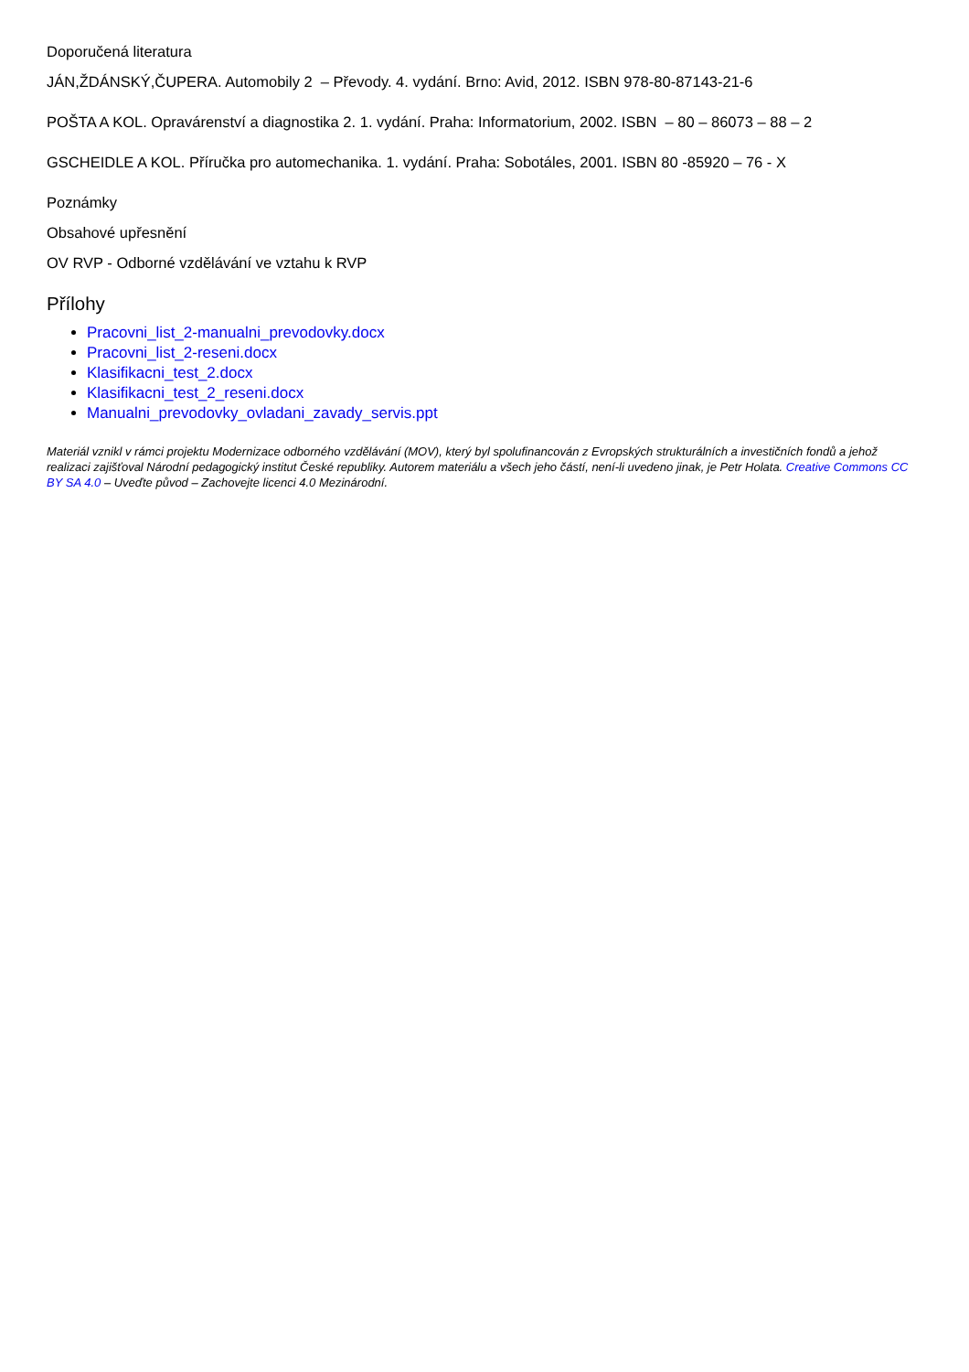Doporučená literatura
JÁN,ŽDÁNSKÝ,ČUPERA. Automobily 2 – Převody. 4. vydání. Brno: Avid, 2012. ISBN 978-80-87143-21-6
POŠTA A KOL. Opravárenství a diagnostika 2. 1. vydání. Praha: Informatorium, 2002. ISBN – 80 – 86073 – 88 – 2
GSCHEIDLE A KOL. Příručka pro automechanika. 1. vydání. Praha: Sobotáles, 2001. ISBN 80 -85920 – 76 - X
Poznámky
Obsahové upřesnění
OV RVP - Odborné vzdělávání ve vztahu k RVP
Přílohy
Pracovni_list_2-manualni_prevodovky.docx
Pracovni_list_2-reseni.docx
Klasifikacni_test_2.docx
Klasifikacni_test_2_reseni.docx
Manualni_prevodovky_ovladani_zavady_servis.ppt
Materiál vznikl v rámci projektu Modernizace odborného vzdělávání (MOV), který byl spolufinancován z Evropských strukturálních a investičních fondů a jehož realizaci zajišťoval Národní pedagogický institut České republiky. Autorem materiálu a všech jeho částí, není-li uvedeno jinak, je Petr Holata. Creative Commons CC BY SA 4.0 – Uveďte původ – Zachovejte licenci 4.0 Mezinárodní.